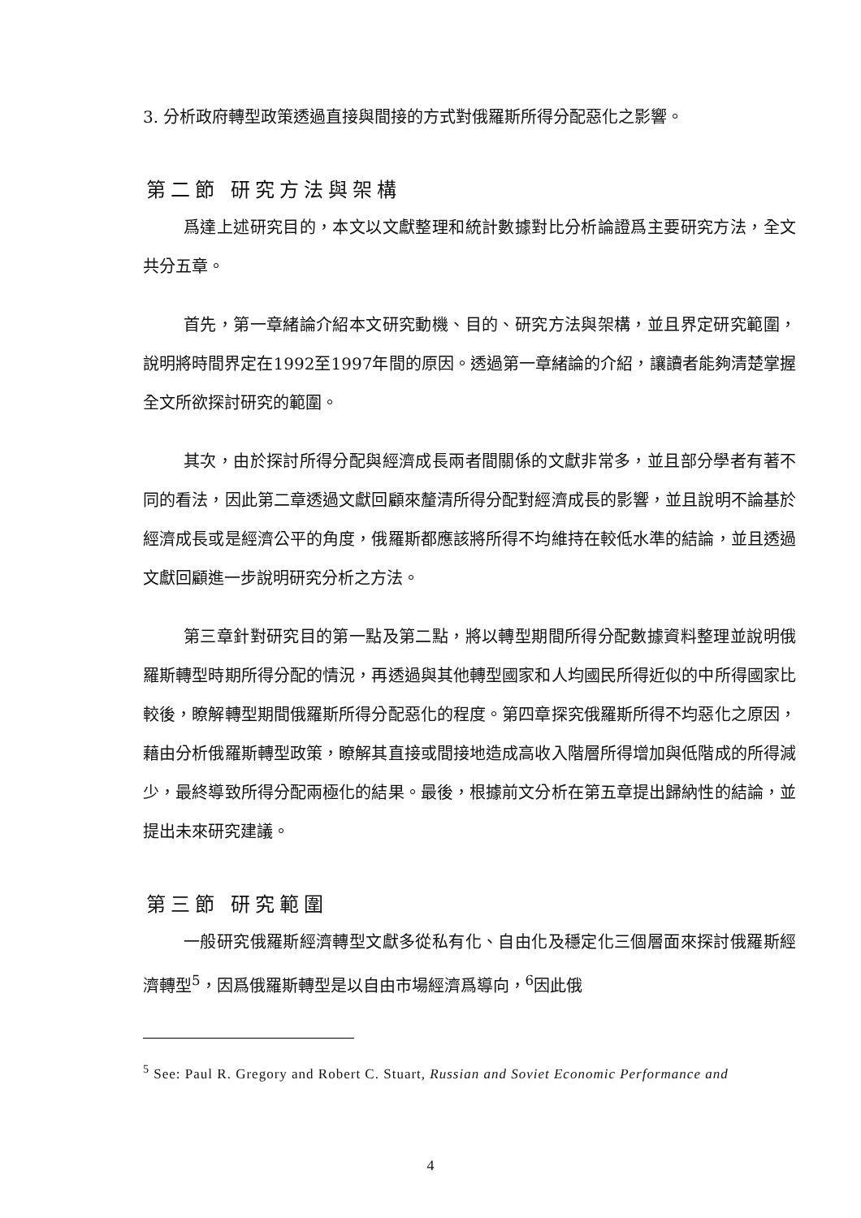3. 分析政府轉型政策透過直接與間接的方式對俄羅斯所得分配惡化之影響。
第二節 研究方法與架構
爲達上述研究目的，本文以文獻整理和統計數據對比分析論證爲主要研究方法，全文共分五章。
首先，第一章緒論介紹本文研究動機、目的、研究方法與架構，並且界定研究範圍，說明將時間界定在1992至1997年間的原因。透過第一章緒論的介紹，讓讀者能夠清楚掌握全文所欲探討研究的範圍。
其次，由於探討所得分配與經濟成長兩者間關係的文獻非常多，並且部分學者有著不同的看法，因此第二章透過文獻回顧來釐清所得分配對經濟成長的影響，並且說明不論基於經濟成長或是經濟公平的角度，俄羅斯都應該將所得不均維持在較低水準的結論，並且透過文獻回顧進一步說明研究分析之方法。
第三章針對研究目的第一點及第二點，將以轉型期間所得分配數據資料整理並說明俄羅斯轉型時期所得分配的情況，再透過與其他轉型國家和人均國民所得近似的中所得國家比較後，瞭解轉型期間俄羅斯所得分配惡化的程度。第四章探究俄羅斯所得不均惡化之原因，藉由分析俄羅斯轉型政策，瞭解其直接或間接地造成高收入階層所得增加與低階成的所得減少，最終導致所得分配兩極化的結果。最後，根據前文分析在第五章提出歸納性的結論，並提出未來研究建議。
第三節 研究範圍
一般研究俄羅斯經濟轉型文獻多從私有化、自由化及穩定化三個層面來探討俄羅斯經濟轉型<sup>5</sup>，因爲俄羅斯轉型是以自由市場經濟爲導向，<sup>6</sup>因此俄
<sup>5</sup> See: Paul R. Gregory and Robert C. Stuart, Russian and Soviet Economic Performance and
4